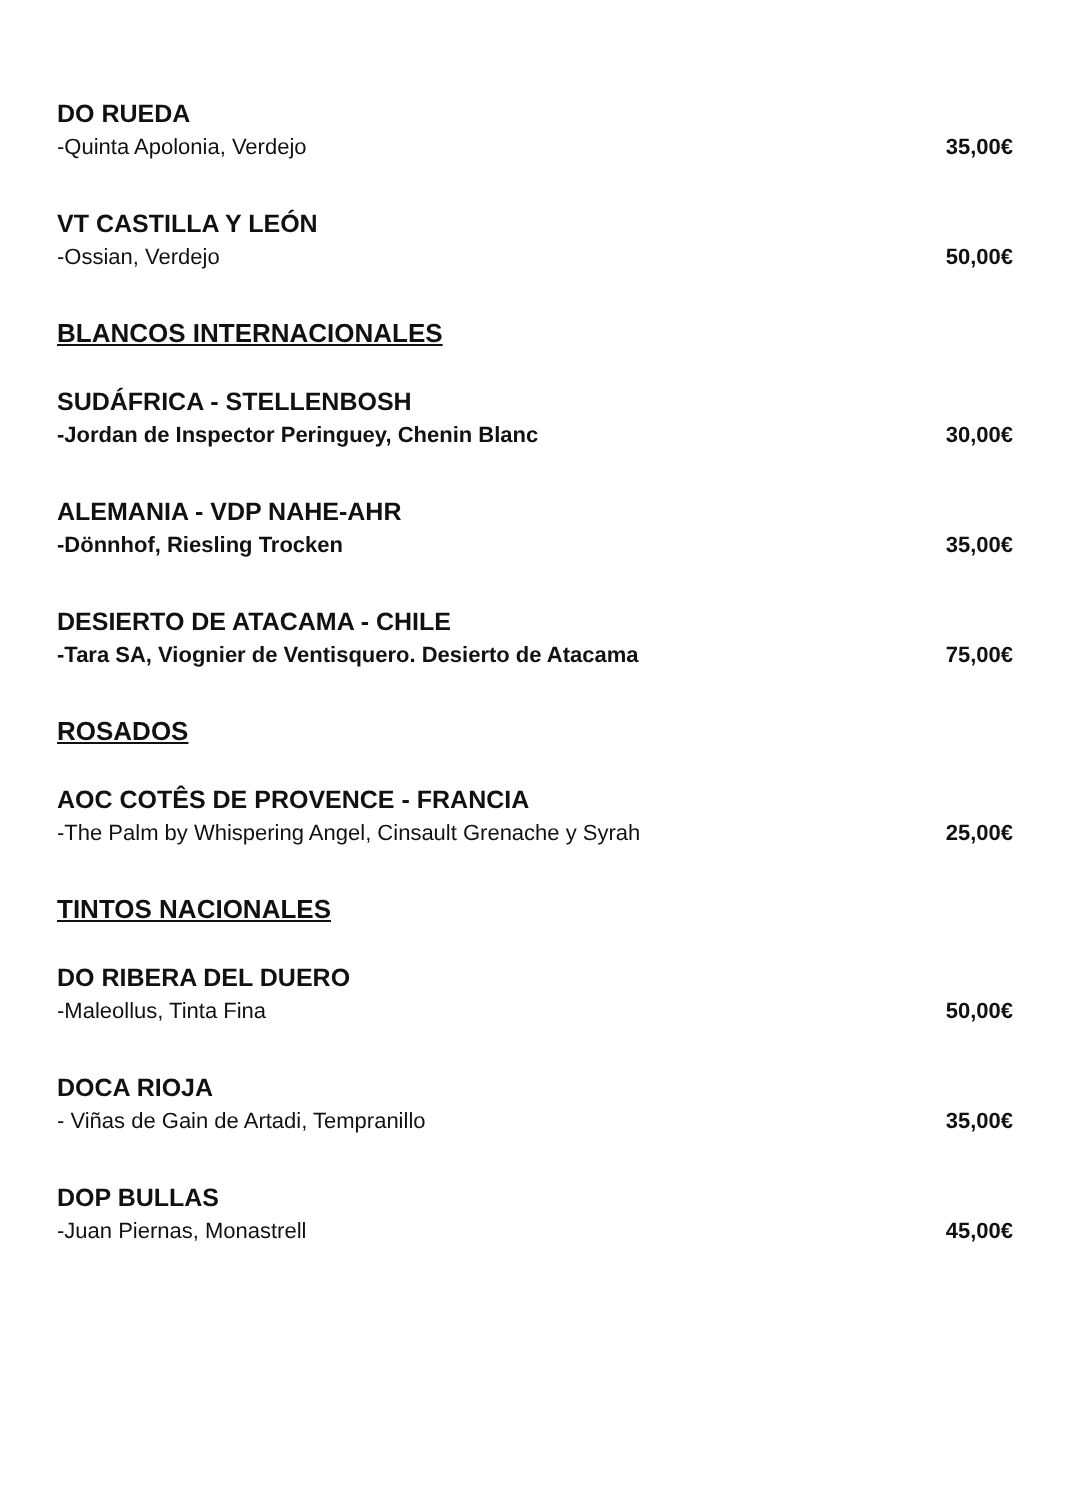DO RUEDA
-Quinta Apolonia, Verdejo 35,00€
VT CASTILLA Y LEÓN
-Ossian, Verdejo 50,00€
BLANCOS INTERNACIONALES
SUDÁFRICA - STELLENBOSH
-Jordan de Inspector Peringuey, Chenin Blanc 30,00€
ALEMANIA - VDP NAHE-AHR
-Dönnhof, Riesling Trocken 35,00€
DESIERTO DE ATACAMA - CHILE
-Tara SA, Viognier de Ventisquero. Desierto de Atacama 75,00€
ROSADOS
AOC COTÊS DE PROVENCE - FRANCIA
-The Palm by Whispering Angel, Cinsault Grenache y Syrah 25,00€
TINTOS NACIONALES
DO RIBERA DEL DUERO
-Maleollus, Tinta Fina 50,00€
DOCA RIOJA
- Viñas de Gain de Artadi, Tempranillo 35,00€
DOP BULLAS
-Juan Piernas, Monastrell 45,00€